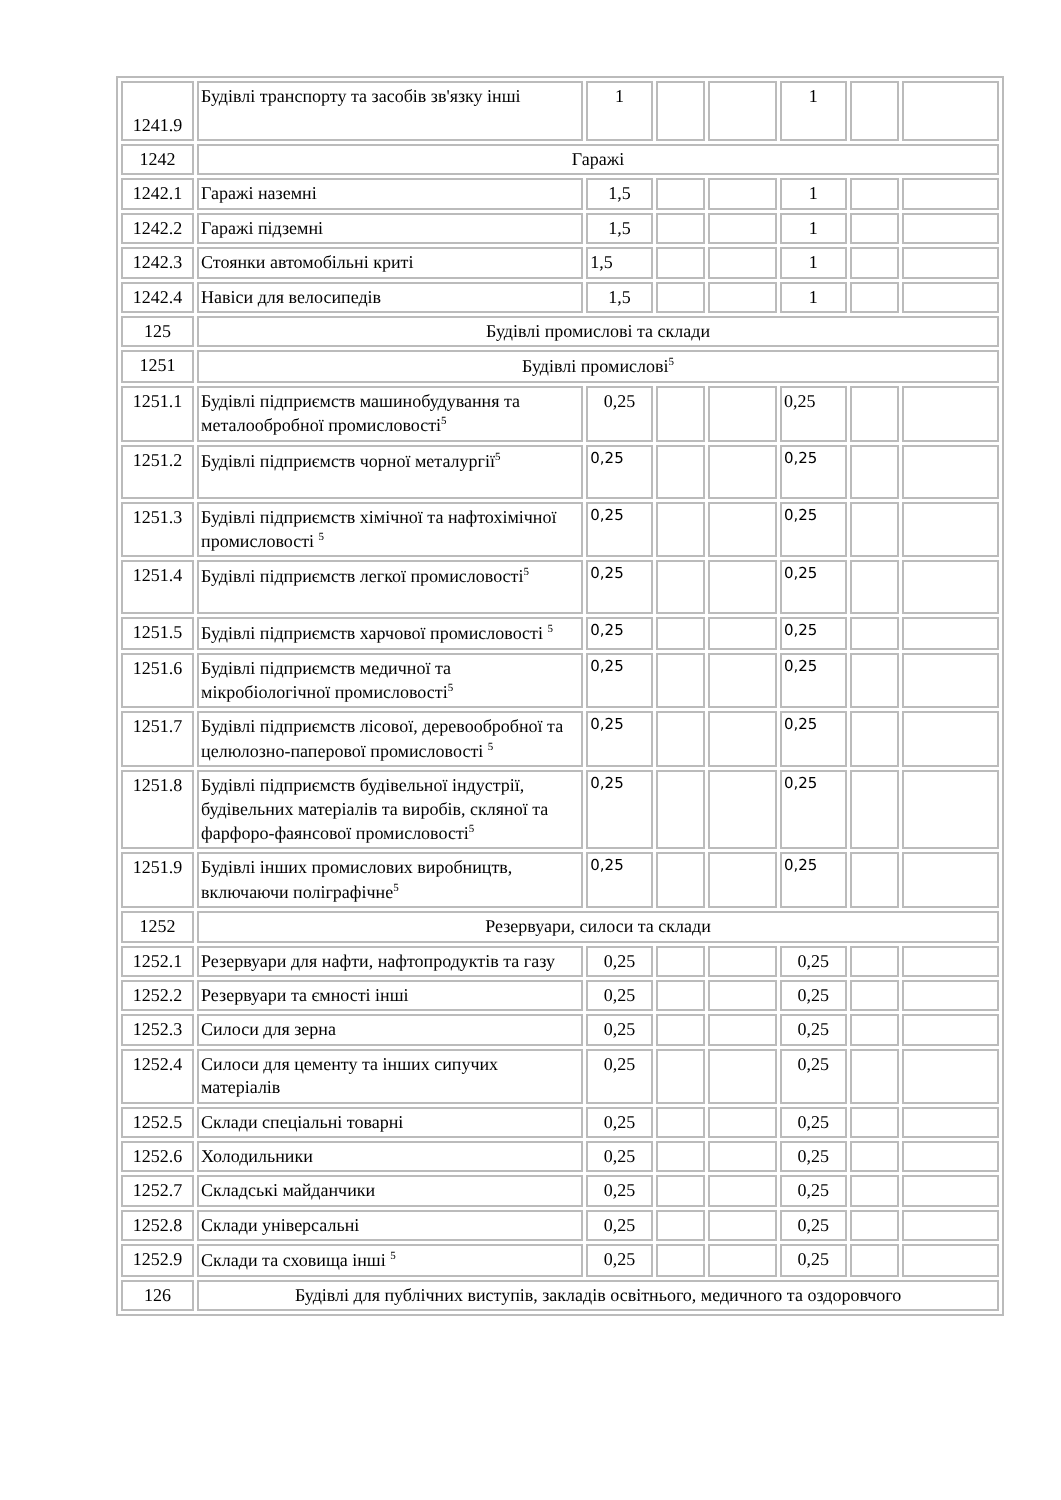| 1241.9 | Будівлі транспорту та засобів зв'язку інші | 1 | | | 1 | | |
| 1242 | Гаражі | | | | | | |
| 1242.1 | Гаражі наземні | 1,5 | | | 1 | | |
| 1242.2 | Гаражі підземні | 1,5 | | | 1 | | |
| 1242.3 | Стоянки автомобільні криті | 1,5 | | | 1 | | |
| 1242.4 | Навіси для велосипедів | 1,5 | | | 1 | | |
| 125 | Будівлі промислові та склади | | | | | | |
| 1251 | Будівлі промислові<sup>5</sup> | | | | | | |
| 1251.1 | Будівлі підприємств машинобудування та металообробної промисловості<sup>5</sup> | 0,25 | | | 0,25 | | |
| 1251.2 | Будівлі підприємств чорної металургії<sup>5</sup> | 0,25 | | | 0,25 | | |
| 1251.3 | Будівлі підприємств хімічної та нафтохімічної промисловості <sup>5</sup> | 0,25 | | | 0,25 | | |
| 1251.4 | Будівлі підприємств легкої промисловості<sup>5</sup> | 0,25 | | | 0,25 | | |
| 1251.5 | Будівлі підприємств харчової промисловості <sup>5</sup> | 0,25 | | | 0,25 | | |
| 1251.6 | Будівлі підприємств медичної та мікробіологічної промисловості<sup>5</sup> | 0,25 | | | 0,25 | | |
| 1251.7 | Будівлі підприємств лісової, деревообробної та целюлозно-паперової промисловості <sup>5</sup> | 0,25 | | | 0,25 | | |
| 1251.8 | Будівлі підприємств будівельної індустрії, будівельних матеріалів та виробів, скляної та фарфоро-фаянсової промисловості<sup>5</sup> | 0,25 | | | 0,25 | | |
| 1251.9 | Будівлі інших промислових виробництв, включаючи поліграфічне<sup>5</sup> | 0,25 | | | 0,25 | | |
| 1252 | Резервуари, силоси та склади | | | | | | |
| 1252.1 | Резервуари для нафти, нафтопродуктів та газу | 0,25 | | | 0,25 | | |
| 1252.2 | Резервуари та ємності інші | 0,25 | | | 0,25 | | |
| 1252.3 | Силоси для зерна | 0,25 | | | 0,25 | | |
| 1252.4 | Силоси для цементу та інших сипучих матеріалів | 0,25 | | | 0,25 | | |
| 1252.5 | Склади спеціальні товарні | 0,25 | | | 0,25 | | |
| 1252.6 | Холодильники | 0,25 | | | 0,25 | | |
| 1252.7 | Складські майданчики | 0,25 | | | 0,25 | | |
| 1252.8 | Склади універсальні | 0,25 | | | 0,25 | | |
| 1252.9 | Склади та сховища інші <sup>5</sup> | 0,25 | | | 0,25 | | |
| 126 | Будівлі для публічних виступів, закладів освітнього, медичного та оздоровчого | | | | | | |